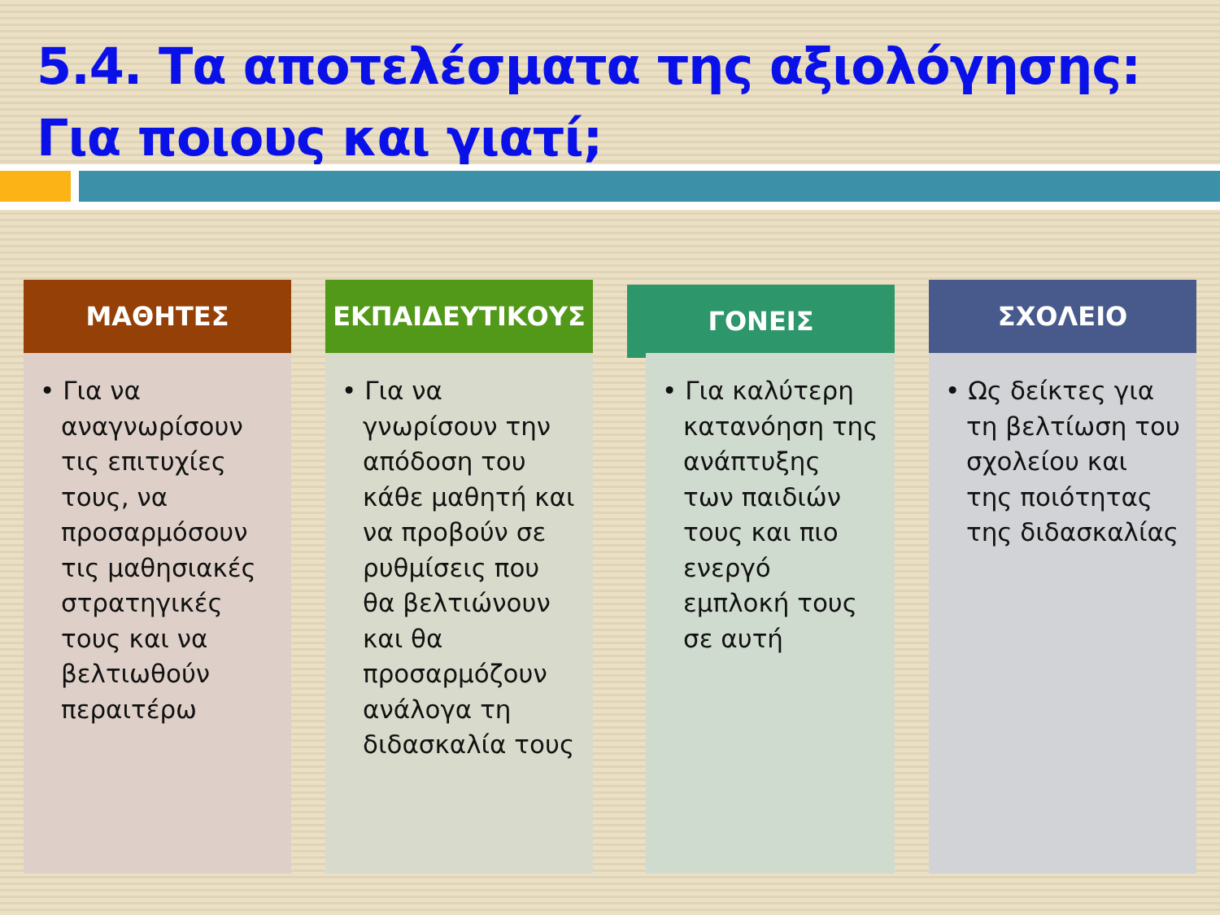5.4. Τα αποτελέσματα της αξιολόγησης: Για ποιους και γιατί;
ΜΑΘΗΤΕΣ
• Για να αναγνωρίσουν τις επιτυχίες τους, να προσαρμόσουν τις μαθησιακές στρατηγικές τους και να βελτιωθούν περαιτέρω
ΕΚΠΑΙΔΕΥΤΙΚΟΥΣ
• Για να γνωρίσουν την απόδοση του κάθε μαθητή και να προβούν σε ρυθμίσεις που θα βελτιώνουν και θα προσαρμόζουν ανάλογα τη διδασκαλία τους
ΓΟΝΕΙΣ
• Για καλύτερη κατανόηση της ανάπτυξης των παιδιών τους και πιο ενεργό εμπλοκή τους σε αυτή
ΣΧΟΛΕΙΟ
• Ως δείκτες για τη βελτίωση του σχολείου και της ποιότητας της διδασκαλίας